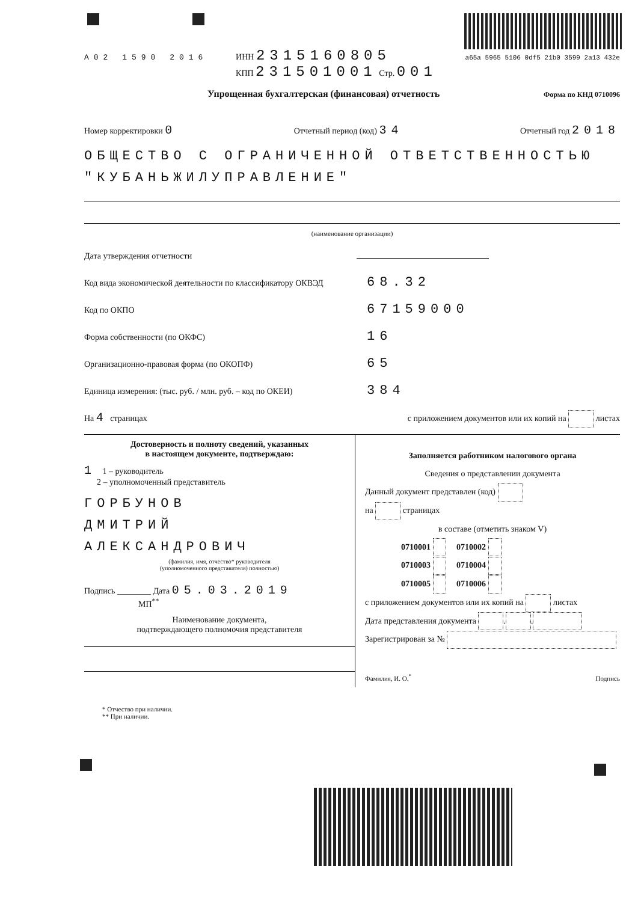A02 1590 2016 ИНН 2315160805
КПП 231501001 Стр. 001 a65a 5965 5106 0df5 21b0 3599 2a13 432e
Упрощенная бухгалтерская (финансовая) отчетность Форма по КНД 0710096
Номер корректировки 0 Отчетный период (код) 34 Отчетный год 2018
ОБЩЕСТВО С ОГРАНИЧЕННОЙ ОТВЕТСТВЕННОСТЬЮ "КУБАНЬЖИЛУПРАВЛЕНИЕ"
(наименование организации)
Дата утверждения отчетности
Код вида экономической деятельности по классификатору ОКВЭД 68.32
Код по ОКПО 67159000
Форма собственности (по ОКФС) 16
Организационно-правовая форма (по ОКОПФ) 65
Единица измерения: (тыс. руб. / млн. руб. – код по ОКЕИ) 384
На 4 страницах с приложением документов или их копий на листах
Достоверность и полноту сведений, указанных
в настоящем документе, подтверждаю:
1 1 – руководитель
2 – уполномоченный представитель
ГОРБУНОВ
ДМИТРИЙ
АЛЕКСАНДРОВИЧ
(фамилия, имя, отчество* руководителя
(уполномоченного представителя) полностью)
Подпись ________ Дата 05.03.2019
МП<sup>**</sup>
Наименование документа,
подтверждающего полномочия представителя
Заполняется работником налогового органа
Сведения о представлении документа
Данный документ представлен (код)
на страницах
в составе (отметить знаком V)
0710001 0710002
0710003 0710004
0710005 0710006
с приложением документов или их копий на листах
Дата представления документа . .
Зарегистрирован за №
Фамилия, И. О.<sup>*</sup> Подпись
* Отчество при наличии.
** При наличии.